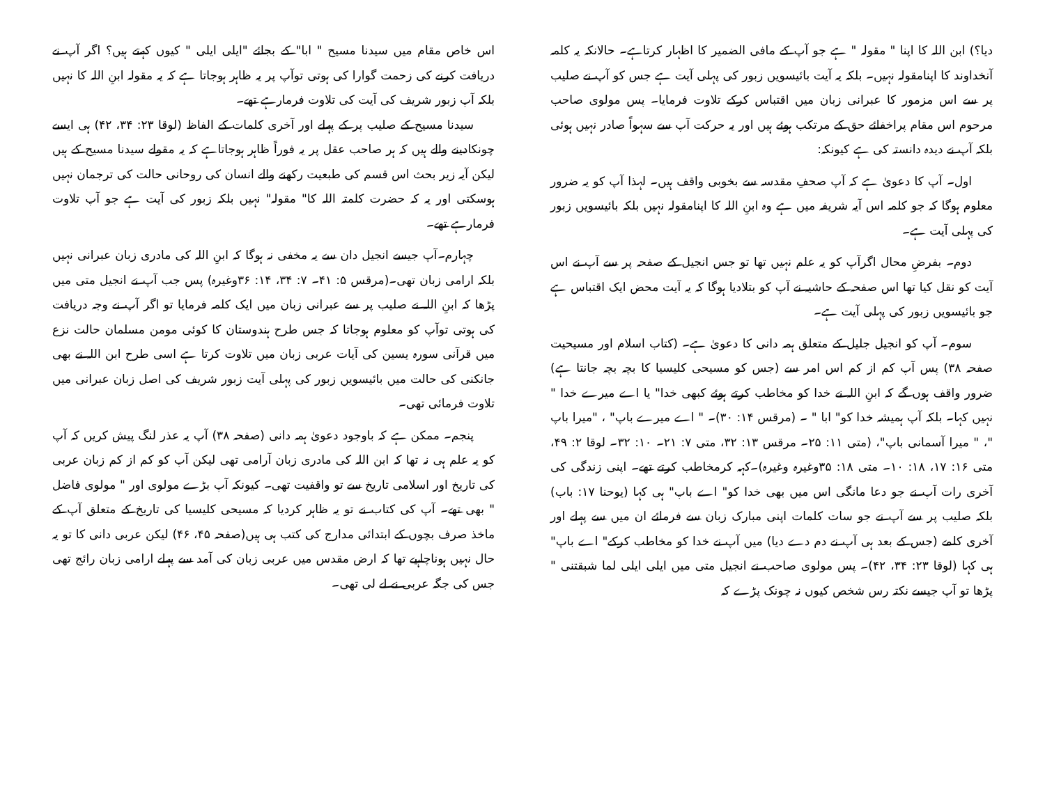دیا؟) ابن اللہ کا اپنا " مقولہ " ہے جو آپ کے مافی الضمیر کا اظہار کرتاہے۔ حالانکہ یہ کلمہ آنخداوند کا اپنامقولہ نہیں۔ بلکہ یہ آیت بائیسویں زبور کی پہلی آیت ہے جس کو آپ نے صلیب پر سے اس مزمور کا عبرانی زبان میں اقتباس کرکے تلاوت فرمایا۔ پس مولوی صاحب مرحوم اس مقام پراخفائے حق کے مرتکب ہوئے ہیں اور یہ حرکت آپ سے سہواً صادر نہیں ہوئی بلکہ آپ نے دیدہ دانستہ کی ہے کیونکہ:
اول۔ آپ کا دعویٰ ہے کہ آپ صحفِ مقدسہ سے بخوبی واقف ہیں۔ لہذا آپ کو یہ ضرور معلوم ہوگا کہ جو کلمہ اس آیہ شریفہ میں ہے وہ ابنِ اللہ کا اپنامقولہ نہیں بلکہ بائیسویں زبور کی پہلی آیت ہے۔
دوم۔ بفرضِ محال اگرآپ کو یہ علم نہیں تھا تو جس انجیل کے صفحہ پر سے آپ نے اس آیت کو نقل کیا تھا اس صفحہ کے حاشیہ نے آپ کو بتلادیا ہوگا کہ یہ آیت محض ایک اقتباس ہے جو بائیسویں زبور کی پہلی آیت ہے۔
سوم۔ آپ کو انجیل جلیل کے متعلق ہمہ دانی کا دعویٰ ہے۔ (کتاب اسلام اور مسیحیت صفحہ ۳۸) پس آپ کم از کم اس امر سے (جس کو مسیحی کلیسیا کا بچہ بچہ جانتا ہے) ضرور واقف ہوں گے کہ ابنِ اللہ نے خدا کو مخاطب کرتے ہوئے کبھی خدا" یا اے میرے خدا " نہیں کہا۔ بلکہ آپ ہمیشہ خدا کو" ابا " ۔ (مرقس ۱۴: ۳۰)۔ " اے میرے باپ" ، "میرا باپ "، " میرا آسمانی باپ"، (متی ۱۱: ۲۵۔ مرقس ۱۳: ۳۲، متی ۷: ۲۱۔ ۱۰: ۳۲۔ لوقا ۲: ۴۹، متی ۱۶: ۱۷، ۱۸: ۱۰۔ متی ۱۸: ۳۵وغیرہ وغیرہ)۔کہہ کرمخاطب کرتے تھے۔ اپنی زندگی کی آخری رات آپ نے جو دعا مانگی اس میں بھی خدا کو" اے باپ" ہی کہا (یوحنا ۱۷: باب) بلکہ صلیب پر سے آپ نے جو سات کلمات اپنی مبارک زبان سے فرمائے ان میں سے پہلے اور آخری کلمے (جس کے بعد ہی آپ نے دم دے دیا) میں آپ نے خدا کو مخاطب کرکے" اے باپ" ہی کہا (لوقا ۲۳: ۳۴، ۴۲)۔ پس مولوی صاحب نے انجیل متی میں ایلی ایلی لما شبقتنی " پڑھا تو آپ جیسے نکتہ رس شخص کیوں نہ چونک پڑے کہ
اس خاص مقام میں سیدنا مسیح " ابا" کے بجائے "ایلی ایلی " کیوں کہتے ہیں؟ اگر آپ نے دریافت کرنے کی زحمت گوارا کی ہوتی توآپ پر یہ ظاہر ہوجاتا ہے کہ یہ مقولہ ابنِ اللہ کا نہیں بلکہ آپ زبور شریف کی آیت کی تلاوت فرمارہے تھے۔
سیدنا مسیح کے صلیب پر کے پہلے اور آخری کلمات کے الفاظ (لوقا ۲۳: ۳۴، ۴۲) ہی ایسے چونکادینے والے ہیں کہ ہر صاحب عقل پر یہ فوراً ظاہر ہوجاتاہے کہ یہ مقولے سیدنا مسیح کے ہیں لیکن آیہ زیر بحث اس قسم کی طبعیت رکھنے والے انسان کی روحانی حالت کی ترجمان نہیں ہوسکتی اور یہ کہ حضرت کلمتہ اللہ کا" مقولہ" نہیں بلکہ زبور کی آیت ہے جو آپ تلاوت فرمارہے تھے۔
چہارم۔آپ جیسے انجیل دان سے یہ مخفی نہ ہوگا کہ ابنِ اللہ کی مادری زبان عبرانی نہیں بلکہ ارامی زبان تھی۔(مرقس ۵: ۴۱۔ ۷: ۳۴، ۱۴: ۳۶وغیرہ) پس جب آپ نے انجیل متی میں پڑھا کہ ابنِ اللہ نے صلیب پر سے عبرانی زبان میں ایک کلمہ فرمایا تو اگر آپ نے وجہ دریافت کی ہوتی توآپ کو معلوم ہوجاتا کہ جس طرح ہندوستان کا کوئی مومن مسلمان حالت نزع میں قرآنی سورہ یسین کی آیات عربی زبان میں تلاوت کرتا ہے اسی طرح ابن اللہ نے بھی جانکنی کی حالت میں بائیسویں زبور کی پہلی آیت زبور شریف کی اصل زبان عبرانی میں تلاوت فرمائی تھی۔
پنجم۔ ممکن ہے کہ باوجود دعویٰ ہمہ دانی (صفحہ ۳۸) آپ یہ عذر لنگ پیش کریں کہ آپ کو یہ علم ہی نہ تھا کہ ابن اللہ کی مادری زبان آرامی تھی لیکن آپ کو کم از کم زبان عربی کی تاریخ اور اسلامی تاریخ سے تو واقفیت تھی۔ کیونکہ آپ بڑے مولوی اور " مولوی فاضل " بھی تھے۔ آپ کی کتاب نے تو یہ ظاہر کردیا کہ مسیحی کلیسیا کی تاریخ کے متعلق آپ کے ماخذ صرف بچوں کے ابتدائی مدارج کی کتب ہی ہیں(صفحہ ۴۵، ۴۶) لیکن عربی دانی کا تو یہ حال نہیں ہوناچاہیے تھا کہ ارض مقدس میں عربی زبان کی آمد سے پہلے ارامی زبان رائج تھی جس کی جگہ عربی نے لے لی تھی۔